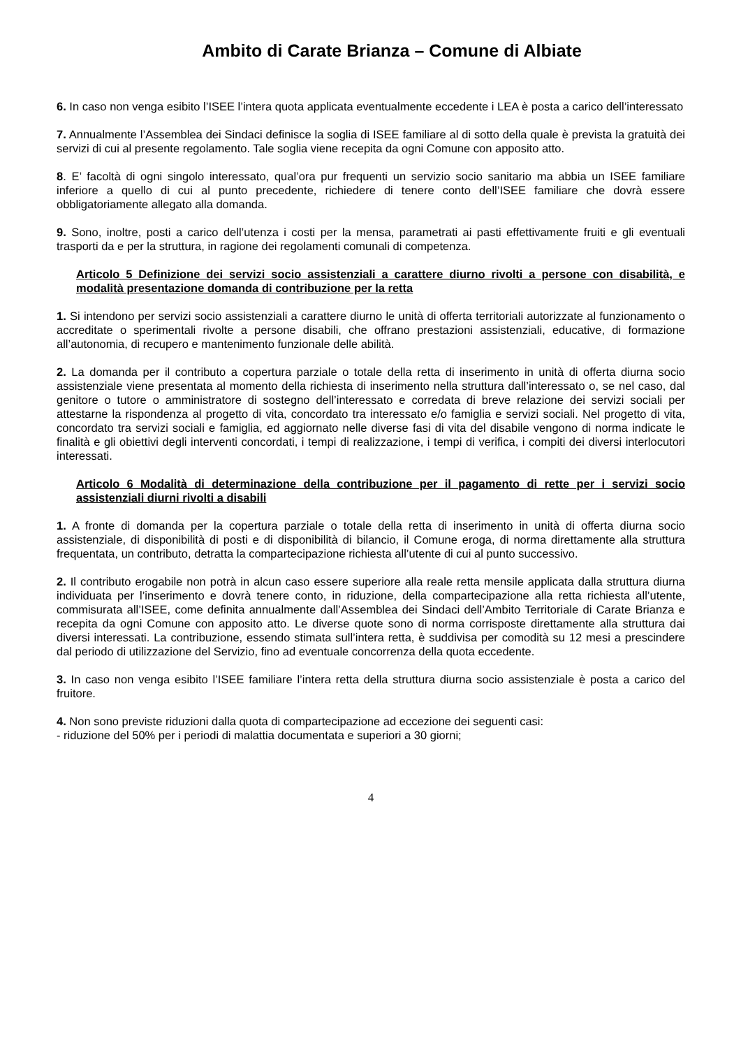Ambito di Carate Brianza – Comune di Albiate
6. In caso non venga esibito l’ISEE l’intera quota applicata eventualmente eccedente i LEA è posta a carico dell’interessato
7. Annualmente l’Assemblea dei Sindaci definisce la soglia di ISEE familiare al di sotto della quale è prevista la gratuità dei servizi di cui al presente regolamento. Tale soglia viene recepita da ogni Comune con apposito atto.
8. E’ facoltà di ogni singolo interessato, qual’ora pur frequenti un servizio socio sanitario ma abbia un ISEE familiare inferiore a quello di cui al punto precedente, richiedere di tenere conto dell’ISEE familiare che dovrà essere obbligatoriamente allegato alla domanda.
9. Sono, inoltre, posti a carico dell’utenza i costi per la mensa, parametrati ai pasti effettivamente fruiti e gli eventuali trasporti da e per la struttura, in ragione dei regolamenti comunali di competenza.
Articolo 5 Definizione dei servizi socio assistenziali a carattere diurno rivolti a persone con disabilità, e modalità presentazione domanda di contribuzione per la retta
1. Si intendono per servizi socio assistenziali a carattere diurno le unità di offerta territoriali autorizzate al funzionamento o accreditate o sperimentali rivolte a persone disabili, che offrano prestazioni assistenziali, educative, di formazione all’autonomia, di recupero e mantenimento funzionale delle abilità.
2. La domanda per il contributo a copertura parziale o totale della retta di inserimento in unità di offerta diurna socio assistenziale viene presentata al momento della richiesta di inserimento nella struttura dall’interessato o, se nel caso, dal genitore o tutore o amministratore di sostegno dell’interessato e corredata di breve relazione dei servizi sociali per attestarne la rispondenza al progetto di vita, concordato tra interessato e/o famiglia e servizi sociali. Nel progetto di vita, concordato tra servizi sociali e famiglia, ed aggiornato nelle diverse fasi di vita del disabile vengono di norma indicate le finalità e gli obiettivi degli interventi concordati, i tempi di realizzazione, i tempi di verifica, i compiti dei diversi interlocutori interessati.
Articolo 6 Modalità di determinazione della contribuzione per il pagamento di rette per i servizi socio assistenziali diurni rivolti a disabili
1. A fronte di domanda per la copertura parziale o totale della retta di inserimento in unità di offerta diurna socio assistenziale, di disponibilità di posti e di disponibilità di bilancio, il Comune eroga, di norma direttamente alla struttura frequentata, un contributo, detratta la compartecipazione richiesta all’utente di cui al punto successivo.
2. Il contributo erogabile non potrà in alcun caso essere superiore alla reale retta mensile applicata dalla struttura diurna individuata per l’inserimento e dovrà tenere conto, in riduzione, della compartecipazione alla retta richiesta all’utente, commisurata all’ISEE, come definita annualmente dall’Assemblea dei Sindaci dell’Ambito Territoriale di Carate Brianza e recepita da ogni Comune con apposito atto. Le diverse quote sono di norma corrisposte direttamente alla struttura dai diversi interessati. La contribuzione, essendo stimata sull’intera retta, è suddivisa per comodità su 12 mesi a prescindere dal periodo di utilizzazione del Servizio, fino ad eventuale concorrenza della quota eccedente.
3. In caso non venga esibito l’ISEE familiare l’intera retta della struttura diurna socio assistenziale è posta a carico del fruitore.
4. Non sono previste riduzioni dalla quota di compartecipazione ad eccezione dei seguenti casi:
- riduzione del 50% per i periodi di malattia documentata e superiori a 30 giorni;
4